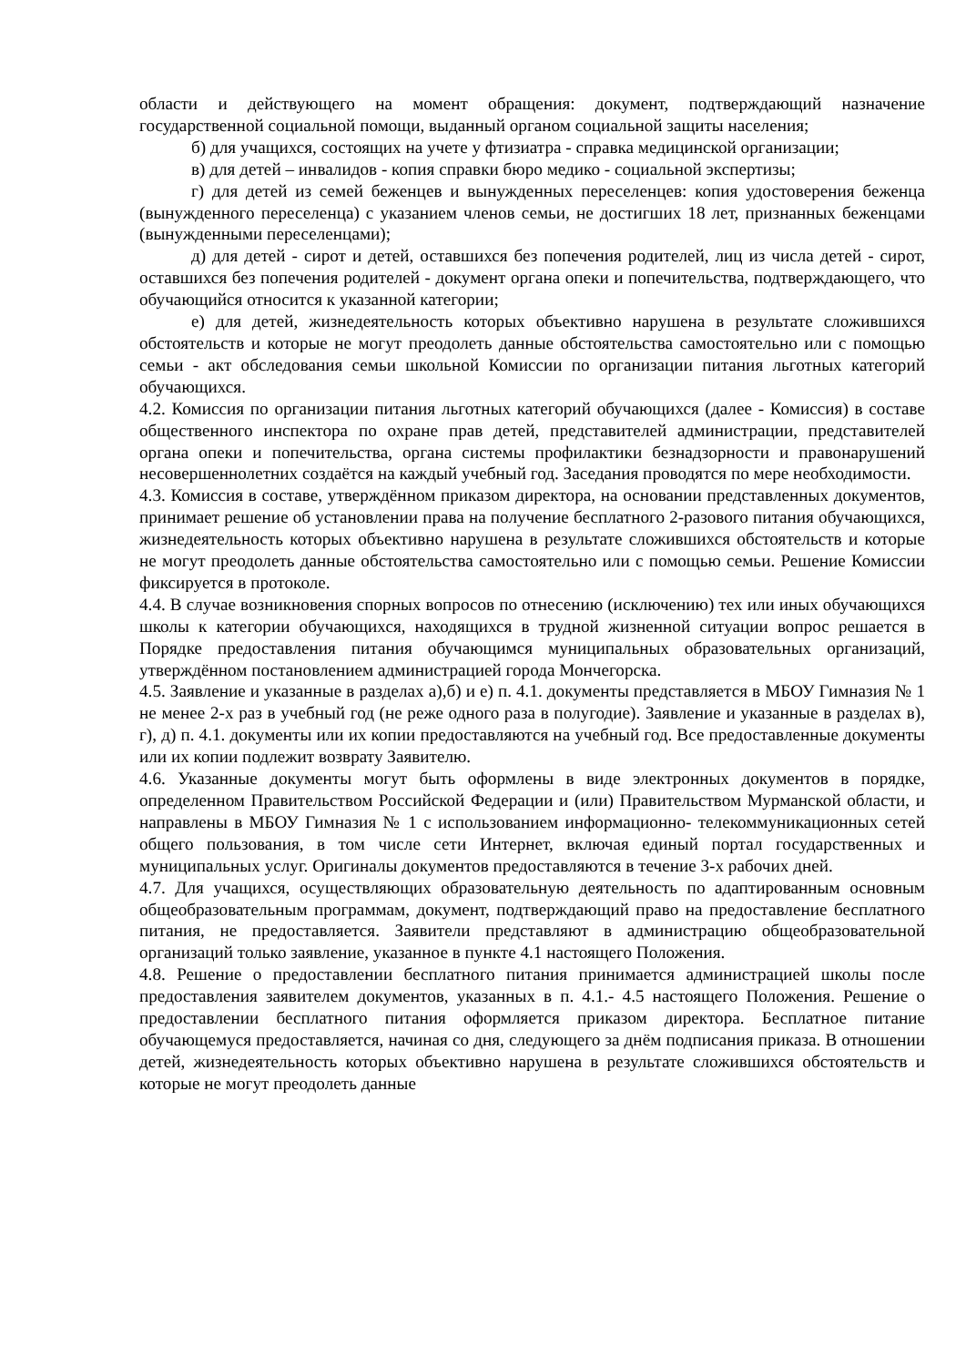области и действующего на момент обращения: документ, подтверждающий назначение государственной социальной помощи, выданный органом социальной защиты населения;
б) для учащихся, состоящих на учете у фтизиатра - справка медицинской организации;
в) для детей – инвалидов - копия справки бюро медико - социальной экспертизы;
г) для детей из семей беженцев и вынужденных переселенцев: копия удостоверения беженца (вынужденного переселенца) с указанием членов семьи, не достигших 18 лет, признанных беженцами (вынужденными переселенцами);
д) для детей - сирот и детей, оставшихся без попечения родителей, лиц из числа детей - сирот, оставшихся без попечения родителей - документ органа опеки и попечительства, подтверждающего, что обучающийся относится к указанной категории;
е) для детей, жизнедеятельность которых объективно нарушена в результате сложившихся обстоятельств и которые не могут преодолеть данные обстоятельства самостоятельно или с помощью семьи - акт обследования семьи школьной Комиссии по организации питания льготных категорий обучающихся.
4.2. Комиссия по организации питания льготных категорий обучающихся (далее - Комиссия) в составе общественного инспектора по охране прав детей, представителей администрации, представителей органа опеки и попечительства, органа системы профилактики безнадзорности и правонарушений несовершеннолетних создаётся на каждый учебный год. Заседания проводятся по мере необходимости.
4.3. Комиссия в составе, утверждённом приказом директора, на основании представленных документов, принимает решение об установлении права на получение бесплатного 2-разового питания обучающихся, жизнедеятельность которых объективно нарушена в результате сложившихся обстоятельств и которые не могут преодолеть данные обстоятельства самостоятельно или с помощью семьи. Решение Комиссии фиксируется в протоколе.
4.4. В случае возникновения спорных вопросов по отнесению (исключению) тех или иных обучающихся школы к категории обучающихся, находящихся в трудной жизненной ситуации вопрос решается в Порядке предоставления питания обучающимся муниципальных образовательных организаций, утверждённом постановлением администрацией города Мончегорска.
4.5. Заявление и указанные в разделах а),б) и е) п. 4.1. документы представляется в МБОУ Гимназия № 1 не менее 2-х раз в учебный год (не реже одного раза в полугодие). Заявление и указанные в разделах в), г), д) п. 4.1. документы или их копии предоставляются на учебный год. Все предоставленные документы или их копии подлежит возврату Заявителю.
4.6. Указанные документы могут быть оформлены в виде электронных документов в порядке, определенном Правительством Российской Федерации и (или) Правительством Мурманской области, и направлены в МБОУ Гимназия № 1 с использованием информационно- телекоммуникационных сетей общего пользования, в том числе сети Интернет, включая единый портал государственных и муниципальных услуг. Оригиналы документов предоставляются в течение 3-х рабочих дней.
4.7. Для учащихся, осуществляющих образовательную деятельность по адаптированным основным общеобразовательным программам, документ, подтверждающий право на предоставление бесплатного питания, не предоставляется. Заявители представляют в администрацию общеобразовательной организаций только заявление, указанное в пункте 4.1 настоящего Положения.
4.8. Решение о предоставлении бесплатного питания принимается администрацией школы после предоставления заявителем документов, указанных в п. 4.1.- 4.5 настоящего Положения. Решение о предоставлении бесплатного питания оформляется приказом директора. Бесплатное питание обучающемуся предоставляется, начиная со дня, следующего за днём подписания приказа. В отношении детей, жизнедеятельность которых объективно нарушена в результате сложившихся обстоятельств и которые не могут преодолеть данные